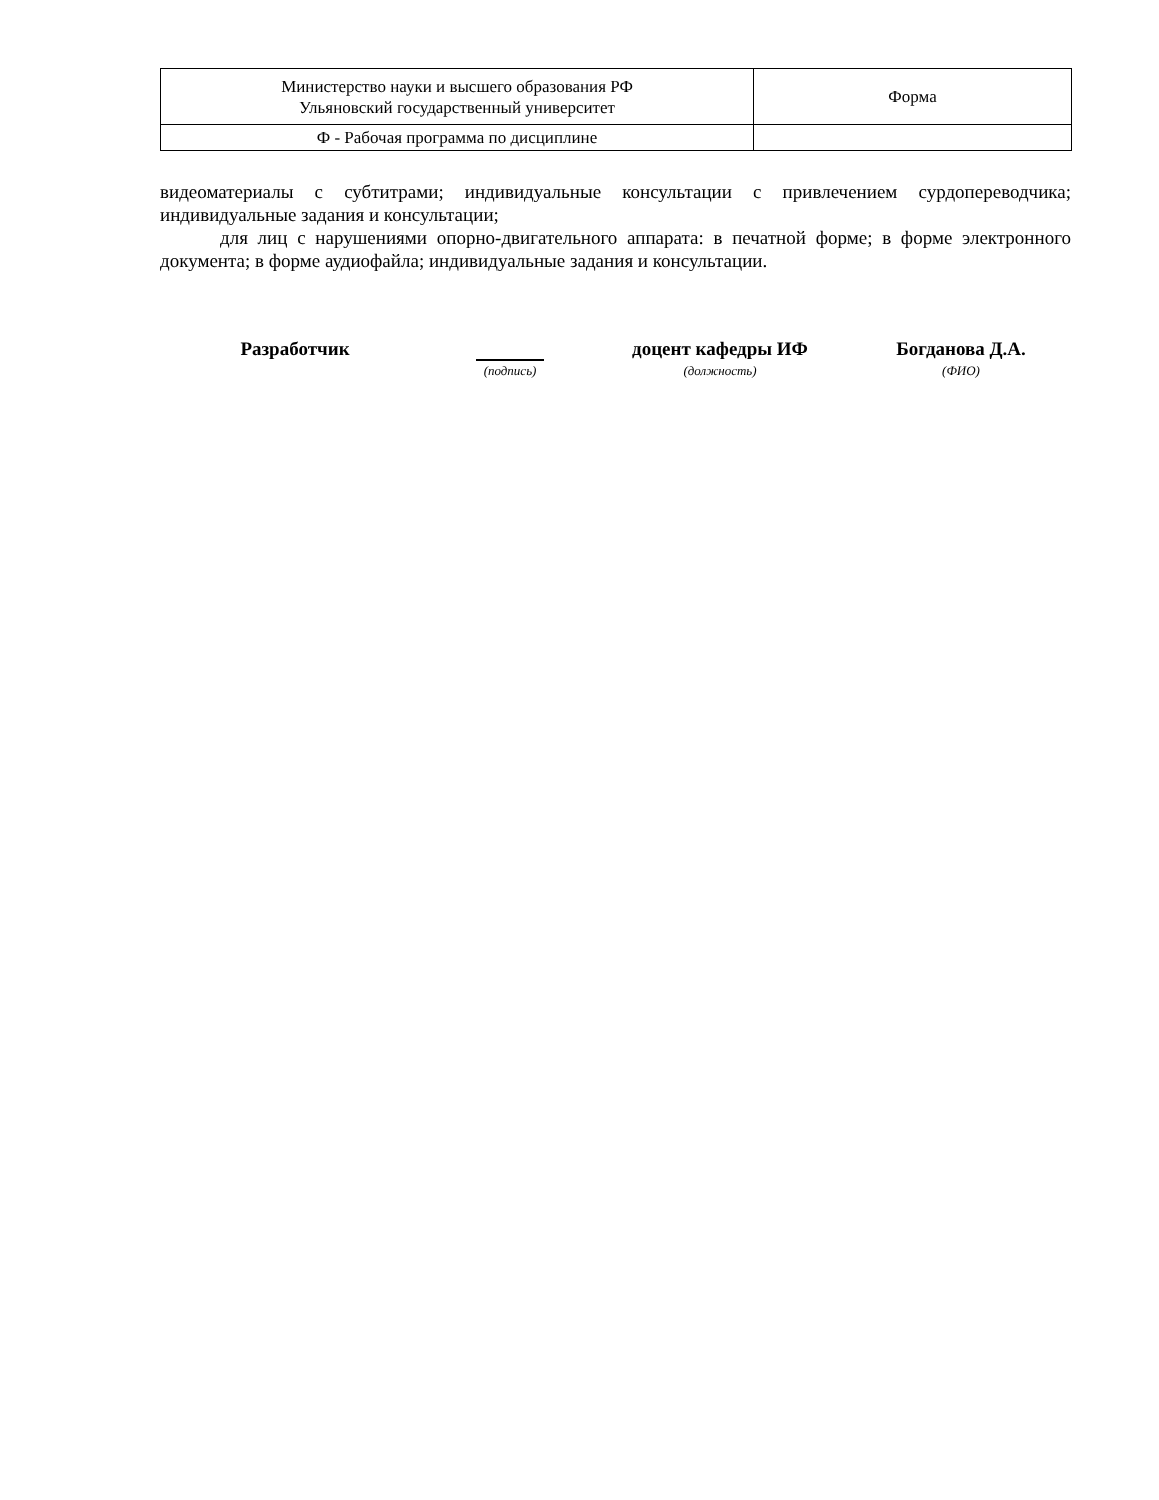| Министерство науки и высшего образования РФ Ульяновский государственный университет | Форма |
| Ф - Рабочая программа по дисциплине | |
видеоматериалы с субтитрами; индивидуальные консультации с привлечением сурдопереводчика; индивидуальные задания и консультации;
для лиц с нарушениями опорно-двигательного аппарата: в печатной форме; в форме электронного документа; в форме аудиофайла; индивидуальные задания и консультации.
| Разработчик | | доцент кафедры ИФ | Богданова Д.А. |
| | (подпись) | (должность) | (ФИО) |